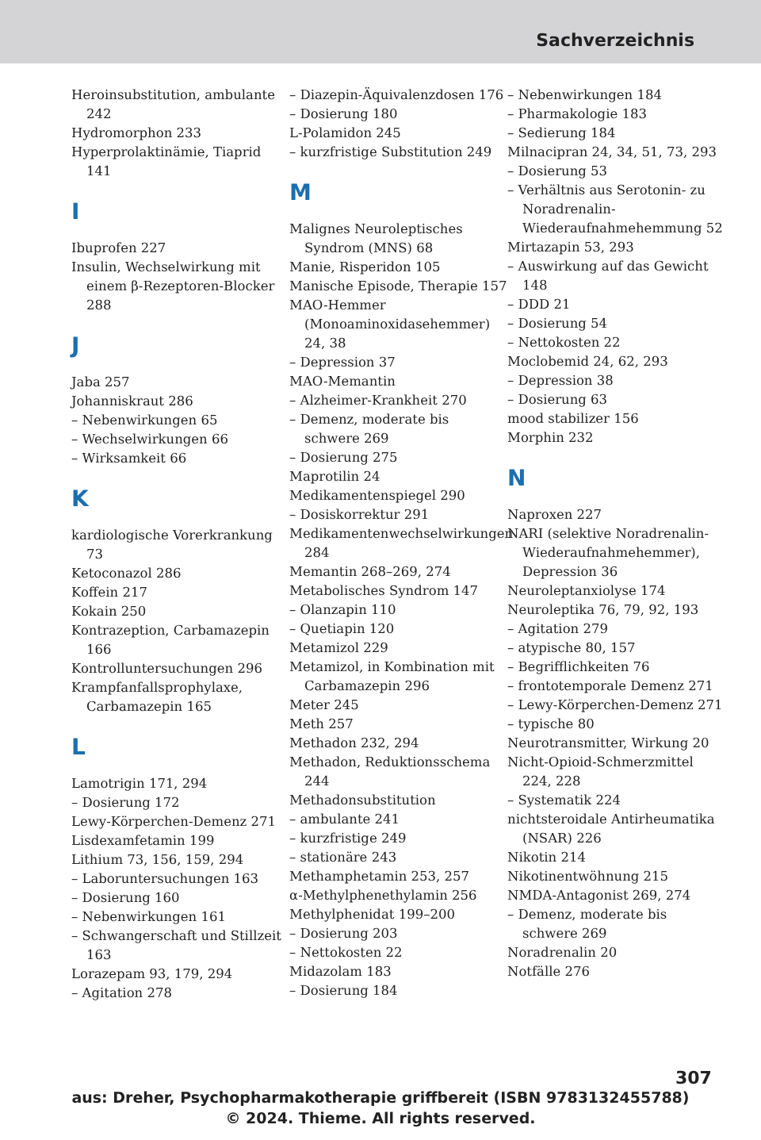Sachverzeichnis
Heroinsubstitution, ambulante 242
Hydromorphon 233
Hyperprolaktinämie, Tiaprid 141
I
Ibuprofen 227
Insulin, Wechselwirkung mit einem β-Rezeptoren-Blocker 288
J
Jaba 257
Johanniskraut 286
– Nebenwirkungen 65
– Wechselwirkungen 66
– Wirksamkeit 66
K
kardiologische Vorerkrankung 73
Ketoconazol 286
Koffein 217
Kokain 250
Kontrazeption, Carbamazepin 166
Kontrolluntersuchungen 296
Krampfanfallsprophylaxe, Carbamazepin 165
L
Lamotrigin 171, 294
– Dosierung 172
Lewy-Körperchen-Demenz 271
Lisdexamfetamin 199
Lithium 73, 156, 159, 294
– Laboruntersuchungen 163
– Dosierung 160
– Nebenwirkungen 161
– Schwangerschaft und Stillzeit 163
Lorazepam 93, 179, 294
– Agitation 278
– Diazepin-Äquivalenzdosen 176
– Dosierung 180
L-Polamidon 245
– kurzfristige Substitution 249
M
Malignes Neuroleptisches Syndrom (MNS) 68
Manie, Risperidon 105
Manische Episode, Therapie 157
MAO-Hemmer (Monoaminoxidasehemmer) 24, 38
– Depression 37
MAO-Memantin
– Alzheimer-Krankheit 270
– Demenz, moderate bis schwere 269
– Dosierung 275
Maprotilin 24
Medikamentenspiegel 290
– Dosiskorrektur 291
Medikamentenwechselwirkungen 284
Memantin 268–269, 274
Metabolisches Syndrom 147
– Olanzapin 110
– Quetiapin 120
Metamizol 229
Metamizol, in Kombination mit Carbamazepin 296
Meter 245
Meth 257
Methadon 232, 294
Methadon, Reduktionsschema 244
Methadonsubstitution
– ambulante 241
– kurzfristige 249
– stationäre 243
Methamphetamin 253, 257
α-Methylphenethylamin 256
Methylphenidat 199–200
– Dosierung 203
– Nettokosten 22
Midazolam 183
– Dosierung 184
– Nebenwirkungen 184
– Pharmakologie 183
– Sedierung 184
Milnacipran 24, 34, 51, 73, 293
– Dosierung 53
– Verhältnis aus Serotonin- zu Noradrenalin-Wiederaufnahmehemmung 52
Mirtazapin 53, 293
– Auswirkung auf das Gewicht 148
– DDD 21
– Dosierung 54
– Nettokosten 22
Moclobemid 24, 62, 293
– Depression 38
– Dosierung 63
mood stabilizer 156
Morphin 232
N
Naproxen 227
NARI (selektive Noradrenalin-Wiederaufnahmehemmer), Depression 36
Neuroleptanxiolyse 174
Neuroleptika 76, 79, 92, 193
– Agitation 279
– atypische 80, 157
– Begrifflichkeiten 76
– frontotemporale Demenz 271
– Lewy-Körperchen-Demenz 271
– typische 80
Neurotransmitter, Wirkung 20
Nicht-Opioid-Schmerzmittel 224, 228
– Systematik 224
nichtsteroidale Antirheumatika (NSAR) 226
Nikotin 214
Nikotinentwöhnung 215
NMDA-Antagonist 269, 274
– Demenz, moderate bis schwere 269
Noradrenalin 20
Notfälle 276
307
aus: Dreher, Psychopharmakotherapie griffbereit (ISBN 9783132455788)
© 2024. Thieme. All rights reserved.